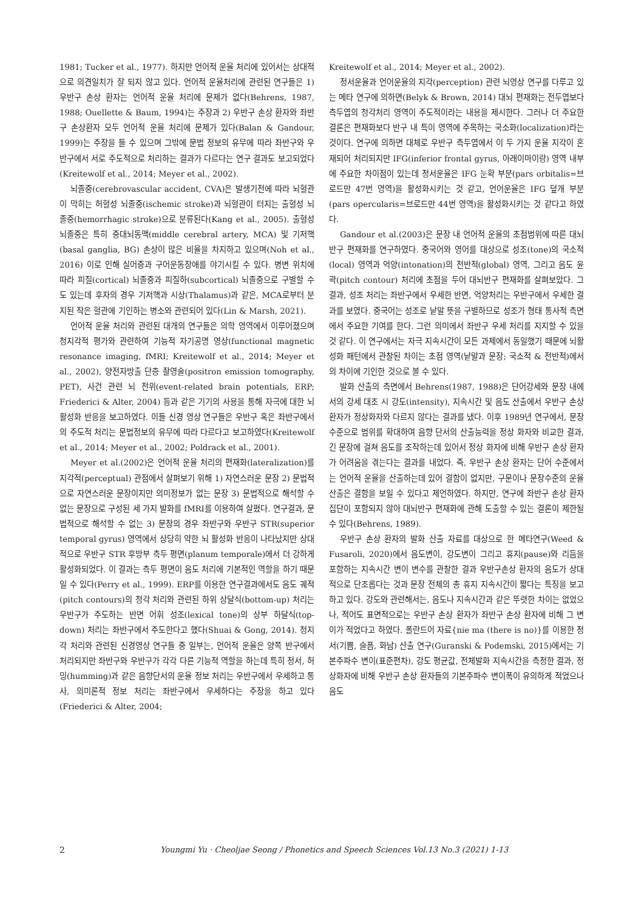1981; Tucker et al., 1977). 하지만 언어적 운율 처리에 있어서는 상대적으로 의견일치가 잘 되지 않고 있다. 언어적 운율처리에 관련된 연구들은 1) 우반구 손상 환자는 언어적 운율 처리에 문제가 없다(Behrens, 1987, 1988; Ouellette & Baum, 1994)는 주장과 2) 우반구 손상 환자와 좌반구 손상환자 모두 언어적 운율 처리에 문제가 있다(Balan & Gandour, 1999)는 주장을 들 수 있으며 그밖에 문법 정보의 유무에 따라 좌반구와 우반구에서 서로 주도적으로 처리하는 결과가 다르다는 연구 결과도 보고되었다(Kreitewolf et al., 2014; Meyer et al., 2002).
뇌졸중(cerebrovascular accident, CVA)은 발생기전에 따라 뇌혈관이 막히는 허혈성 뇌졸중(ischemic stroke)과 뇌혈관이 터지는 출혈성 뇌졸중(hemorrhagic stroke)으로 분류된다(Kang et al., 2005). 출혈성 뇌졸중은 특히 중대뇌동맥(middle cerebral artery, MCA) 및 기저핵(basal ganglia, BG) 손상이 많은 비율을 차지하고 있으며(Noh et al., 2016) 이로 인해 실어증과 구어운동장애를 야기시킬 수 있다. 병변 위치에 따라 피질(cortical) 뇌졸중과 피질하(subcortical) 뇌졸중으로 구별할 수도 있는데 후자의 경우 기저핵과 시상(Thalamus)과 같은, MCA로부터 분지된 작은 혈관에 기인하는 병소와 관련되어 있다(Lin & Marsh, 2021).
언어적 운율 처리와 관련된 대개의 연구들은 의학 영역에서 이루어졌으며 청지각적 평가와 관련하여 기능적 자기공명 영상(functional magnetic resonance imaging, fMRI; Kreitewolf et al., 2014; Meyer et al., 2002), 양전자방출 단층 촬영술(positron emission tomography, PET), 사건 관련 뇌 전위(event-related brain potentials, ERP; Friederici & Alter, 2004) 등과 같은 기기의 사용을 통해 자극에 대한 뇌 활성화 반응을 보고하였다. 이들 신경 영상 연구들은 우반구 혹은 좌반구에서의 주도적 처리는 문법정보의 유무에 따라 다르다고 보고하였다(Kreitewolf et al., 2014; Meyer et al., 2002; Poldrack et al., 2001).
Meyer et al.(2002)은 언어적 운율 처리의 편재화(lateralization)를 지각적(perceptual) 관점에서 살펴보기 위해 1) 자연스러운 문장 2) 문법적으로 자연스러운 문장이지만 의미정보가 없는 문장 3) 문법적으로 해석할 수 없는 문장으로 구성된 세 가지 발화를 fMRI를 이용하여 살폈다. 연구결과, 문법적으로 해석할 수 없는 3) 문장의 경우 좌반구와 우반구 STR(superior temporal gyrus) 영역에서 상당히 약한 뇌 활성화 반응이 나타났지만 상대적으로 우반구 STR 후방부 측두 평면(planum temporale)에서 더 강하게 활성화되었다. 이 결과는 측두 평면이 음도 처리에 기본적인 역할을 하기 때문일 수 있다(Perry et al., 1999). ERP를 이용한 연구결과에서도 음도 궤적(pitch contours)의 청각 처리와 관련된 하위 상달식(bottom-up) 처리는 우반구가 주도하는 반면 어휘 성조(lexical tone)의 상부 하달식(top-down) 처리는 좌반구에서 주도한다고 했다(Shuai & Gong, 2014). 청지각 처리와 관련된 신경영상 연구들 중 일부는, 언어적 운율은 양쪽 반구에서 처리되지만 좌반구와 우반구가 각각 다른 기능적 역할을 하는데 특히 정서, 허밍(humming)과 같은 음향단서의 운율 정보 처리는 우반구에서 우세하고 통사, 의미론적 정보 처리는 좌반구에서 우세하다는 주장을 하고 있다(Friederici & Alter, 2004;
Kreitewolf et al., 2014; Meyer et al., 2002).
정서운율과 언어운율의 지각(perception) 관련 뇌영상 연구를 다루고 있는 메타 연구에 의하면(Belyk & Brown, 2014) 대뇌 편재화는 전두엽보다 측두엽의 청각처리 영역이 주도적이라는 내용을 제시한다. 그러나 더 주요한 결론은 편재화보다 반구 내 특이 영역에 주목하는 국소화(localization)라는 것이다. 연구에 의하면 대체로 우반구 측두엽에서 이 두 가지 운율 지각이 혼재되어 처리되지만 IFG(inferior frontal gyrus, 아래이마이랑) 영역 내부에 주요한 차이점이 있는데 정서운율은 IFG 눈확 부분(pars orbitalis=브로드만 47번 영역)을 활성화시키는 것 같고, 언어운율은 IFG 덮개 부분(pars opercularis=브로드만 44번 영역)을 활성화시키는 것 같다고 하였다.
Gandour et al.(2003)은 문장 내 언어적 운율의 초점범위에 따른 대뇌 반구 편재화를 연구하였다. 중국어와 영어를 대상으로 성조(tone)의 국소적(local) 영역과 억양(intonation)의 전반적(global) 영역, 그리고 음도 윤곽(pitch contour) 처리에 초점을 두어 대뇌반구 편재화를 살펴보았다. 그 결과, 성조 처리는 좌반구에서 우세한 반면, 억양처리는 우반구에서 우세한 결과를 보였다. 중국어는 성조로 낱말 뜻을 구별하므로 성조가 형태 통사적 측면에서 주요한 기여를 한다. 그런 의미에서 좌반구 우세 처리를 지지할 수 있을 것 같다. 이 연구에서는 자극 지속시간이 모든 과제에서 동일했기 때문에 뇌활성화 패턴에서 관찰된 차이는 초점 영역(낱말과 문장; 국소적 & 전반적)에서의 차이에 기인한 것으로 볼 수 있다.
발화 산출의 측면에서 Behrens(1987, 1988)은 단어강세와 문장 내에서의 강세 대조 시 강도(intensity), 지속시간 및 음도 산출에서 우반구 손상 환자가 정상화자와 다르지 않다는 결과를 냈다. 이후 1989년 연구에서, 문장수준으로 범위를 확대하여 음향 단서의 산출능력을 정상 화자와 비교한 결과, 긴 문장에 걸쳐 음도를 조작하는데 있어서 정상 화자에 비해 우반구 손상 환자가 어려움을 겪는다는 결과를 내었다. 즉, 우반구 손상 환자는 단어 수준에서는 언어적 운율을 산출하는데 있어 결함이 없지만, 구문이나 문장수준의 운율 산출은 결함을 보일 수 있다고 제언하였다. 하지만, 연구에 좌반구 손상 환자 집단이 포함되지 않아 대뇌반구 편재화에 관해 도출할 수 있는 결론이 제한될 수 있다(Behrens, 1989).
우반구 손상 환자의 발화 산출 자료를 대상으로 한 메타연구(Weed & Fusaroli, 2020)에서 음도변이, 강도변이 그리고 휴지(pause)와 리듬을 포함하는 지속시간 변이 변수를 관찰한 결과 우반구손상 환자의 음도가 상대적으로 단조롭다는 것과 문장 전체의 총 휴지 지속시간이 짧다는 특징을 보고하고 있다. 강도와 관련해서는, 음도나 지속시간과 같은 뚜렷한 차이는 없었으나, 적어도 표면적으로는 우반구 손상 환자가 좌반구 손상 환자에 비해 그 변이가 적었다고 하였다. 폴란드어 자료{nie ma (there is no)}를 이용한 정서(기쁨, 슬픔, 화남) 산출 연구(Guranski & Podemski, 2015)에서는 기본주파수 변이(표준편차), 강도 평균값, 전체발화 지속시간을 측정한 결과, 정상화자에 비해 우반구 손상 환자들의 기본주파수 변이폭이 유의하게 적었으나 음도
2 Youngmi Yu · Cheoljae Seong / Phonetics and Speech Sciences Vol.13 No.3 (2021) 1-13